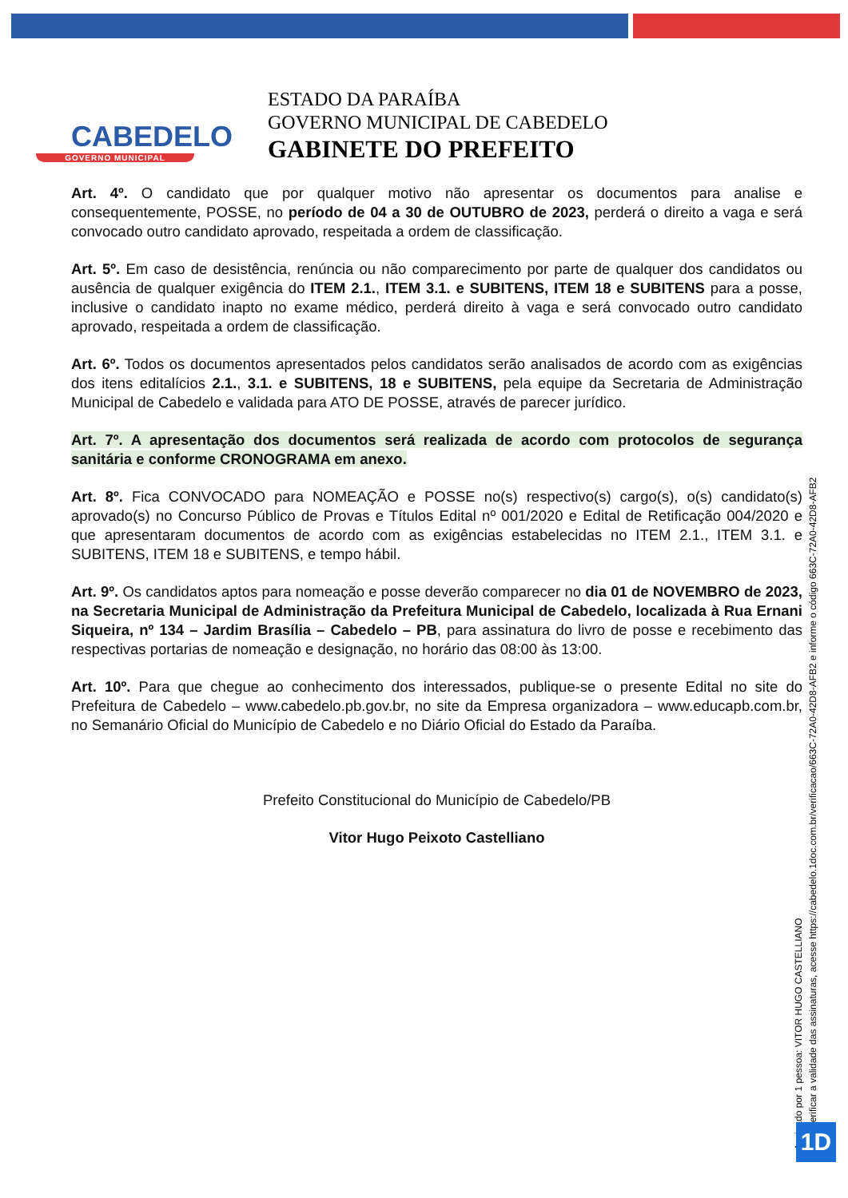CABEDELO
GOVERNO MUNICIPAL
ESTADO DA PARAÍBA
GOVERNO MUNICIPAL DE CABEDELO
GABINETE DO PREFEITO
Art. 4º. O candidato que por qualquer motivo não apresentar os documentos para analise e consequentemente, POSSE, no período de 04 a 30 de OUTUBRO de 2023, perderá o direito a vaga e será convocado outro candidato aprovado, respeitada a ordem de classificação.
Art. 5º. Em caso de desistência, renúncia ou não comparecimento por parte de qualquer dos candidatos ou ausência de qualquer exigência do ITEM 2.1., ITEM 3.1. e SUBITENS, ITEM 18 e SUBITENS para a posse, inclusive o candidato inapto no exame médico, perderá direito à vaga e será convocado outro candidato aprovado, respeitada a ordem de classificação.
Art. 6º. Todos os documentos apresentados pelos candidatos serão analisados de acordo com as exigências dos itens editalícios 2.1., 3.1. e SUBITENS, 18 e SUBITENS, pela equipe da Secretaria de Administração Municipal de Cabedelo e validada para ATO DE POSSE, através de parecer jurídico.
Art. 7º. A apresentação dos documentos será realizada de acordo com protocolos de segurança sanitária e conforme CRONOGRAMA em anexo.
Art. 8º. Fica CONVOCADO para NOMEAÇÃO e POSSE no(s) respectivo(s) cargo(s), o(s) candidato(s) aprovado(s) no Concurso Público de Provas e Títulos Edital nº 001/2020 e Edital de Retificação 004/2020 e que apresentaram documentos de acordo com as exigências estabelecidas no ITEM 2.1., ITEM 3.1. e SUBITENS, ITEM 18 e SUBITENS, e tempo hábil.
Art. 9º. Os candidatos aptos para nomeação e posse deverão comparecer no dia 01 de NOVEMBRO de 2023, na Secretaria Municipal de Administração da Prefeitura Municipal de Cabedelo, localizada à Rua Ernani Siqueira, nº 134 – Jardim Brasília – Cabedelo – PB, para assinatura do livro de posse e recebimento das respectivas portarias de nomeação e designação, no horário das 08:00 às 13:00.
Art. 10º. Para que chegue ao conhecimento dos interessados, publique-se o presente Edital no site do Prefeitura de Cabedelo – www.cabedelo.pb.gov.br, no site da Empresa organizadora – www.educapb.com.br, no Semanário Oficial do Município de Cabedelo e no Diário Oficial do Estado da Paraíba.
Prefeito Constitucional do Município de Cabedelo/PB
Vitor Hugo Peixoto Castelliano
Assinado por 1 pessoa: VITOR HUGO CASTELLIANO
Para verificar a validade das assinaturas, acesse https://cabedelo.1doc.com.br/verificacao/663C-72A0-42D8-AFB2 e informe o código 663C-72A0-42D8-AFB2
1D